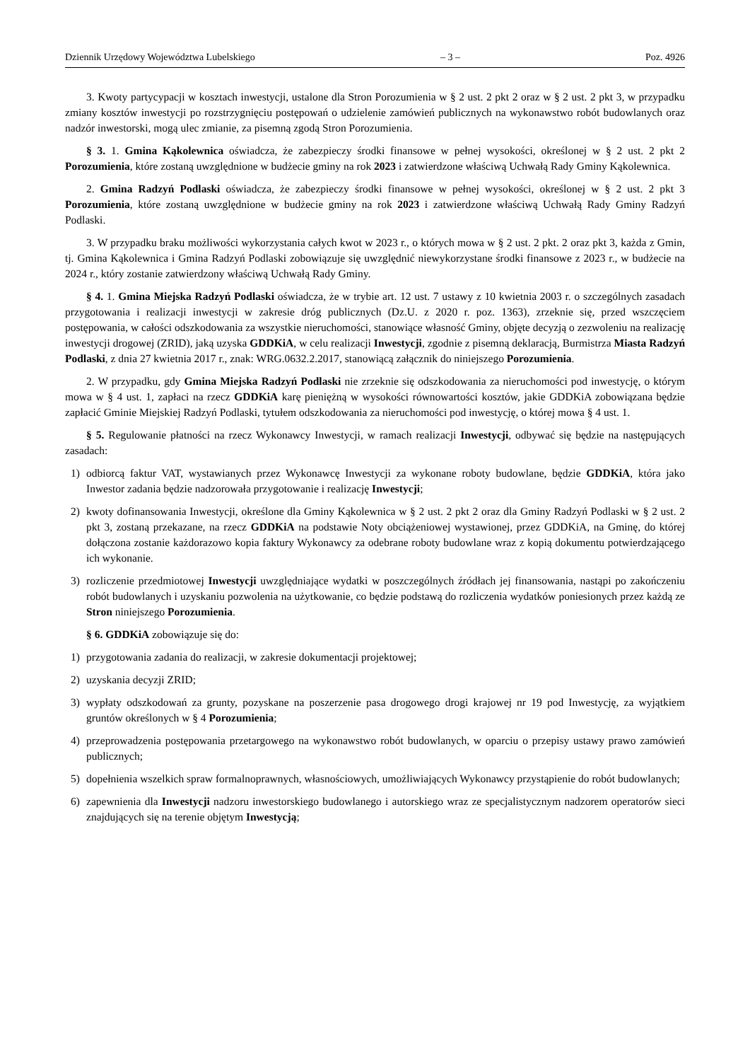Dziennik Urzędowy Województwa Lubelskiego – 3 – Poz. 4926
3. Kwoty partycypacji w kosztach inwestycji, ustalone dla Stron Porozumienia w § 2 ust. 2 pkt 2 oraz w § 2 ust. 2 pkt 3, w przypadku zmiany kosztów inwestycji po rozstrzygnięciu postępowań o udzielenie zamówień publicznych na wykonawstwo robót budowlanych oraz nadzór inwestorski, mogą ulec zmianie, za pisemną zgodą Stron Porozumienia.
§ 3. 1. Gmina Kąkolewnica oświadcza, że zabezpieczy środki finansowe w pełnej wysokości, określonej w § 2 ust. 2 pkt 2 Porozumienia, które zostaną uwzględnione w budżecie gminy na rok 2023 i zatwierdzone właściwą Uchwałą Rady Gminy Kąkolewnica.
2. Gmina Radzyń Podlaski oświadcza, że zabezpieczy środki finansowe w pełnej wysokości, określonej w § 2 ust. 2 pkt 3 Porozumienia, które zostaną uwzględnione w budżecie gminy na rok 2023 i zatwierdzone właściwą Uchwałą Rady Gminy Radzyń Podlaski.
3. W przypadku braku możliwości wykorzystania całych kwot w 2023 r., o których mowa w § 2 ust. 2 pkt. 2 oraz pkt 3, każda z Gmin, tj. Gmina Kąkolewnica i Gmina Radzyń Podlaski zobowiązuje się uwzględnić niewykorzystane środki finansowe z 2023 r., w budżecie na 2024 r., który zostanie zatwierdzony właściwą Uchwałą Rady Gminy.
§ 4. 1. Gmina Miejska Radzyń Podlaski oświadcza, że w trybie art. 12 ust. 7 ustawy z 10 kwietnia 2003 r. o szczególnych zasadach przygotowania i realizacji inwestycji w zakresie dróg publicznych (Dz.U. z 2020 r. poz. 1363), zrzeknie się, przed wszczęciem postępowania, w całości odszkodowania za wszystkie nieruchomości, stanowiące własność Gminy, objęte decyzją o zezwoleniu na realizację inwestycji drogowej (ZRID), jaką uzyska GDDKiA, w celu realizacji Inwestycji, zgodnie z pisemną deklaracją, Burmistrza Miasta Radzyń Podlaski, z dnia 27 kwietnia 2017 r., znak: WRG.0632.2.2017, stanowiącą załącznik do niniejszego Porozumienia.
2. W przypadku, gdy Gmina Miejska Radzyń Podlaski nie zrzeknie się odszkodowania za nieruchomości pod inwestycję, o którym mowa w § 4 ust. 1, zapłaci na rzecz GDDKiA karę pieniężną w wysokości równowartości kosztów, jakie GDDKiA zobowiązana będzie zapłacić Gminie Miejskiej Radzyń Podlaski, tytułem odszkodowania za nieruchomości pod inwestycję, o której mowa § 4 ust. 1.
§ 5. Regulowanie płatności na rzecz Wykonawcy Inwestycji, w ramach realizacji Inwestycji, odbywać się będzie na następujących zasadach:
1) odbiorcą faktur VAT, wystawianych przez Wykonawcę Inwestycji za wykonane roboty budowlane, będzie GDDKiA, która jako Inwestor zadania będzie nadzorowała przygotowanie i realizację Inwestycji;
2) kwoty dofinansowania Inwestycji, określone dla Gminy Kąkolewnica w § 2 ust. 2 pkt 2 oraz dla Gminy Radzyń Podlaski w § 2 ust. 2 pkt 3, zostaną przekazane, na rzecz GDDKiA na podstawie Noty obciążeniowej wystawionej, przez GDDKiA, na Gminę, do której dołączona zostanie każdorazowo kopia faktury Wykonawcy za odebrane roboty budowlane wraz z kopią dokumentu potwierdzającego ich wykonanie.
3) rozliczenie przedmiotowej Inwestycji uwzględniające wydatki w poszczególnych źródłach jej finansowania, nastąpi po zakończeniu robót budowlanych i uzyskaniu pozwolenia na użytkowanie, co będzie podstawą do rozliczenia wydatków poniesionych przez każdą ze Stron niniejszego Porozumienia.
§ 6. GDDKiA zobowiązuje się do:
1) przygotowania zadania do realizacji, w zakresie dokumentacji projektowej;
2) uzyskania decyzji ZRID;
3) wypłaty odszkodowań za grunty, pozyskane na poszerzenie pasa drogowego drogi krajowej nr 19 pod Inwestycję, za wyjątkiem gruntów określonych w § 4 Porozumienia;
4) przeprowadzenia postępowania przetargowego na wykonawstwo robót budowlanych, w oparciu o przepisy ustawy prawo zamówień publicznych;
5) dopełnienia wszelkich spraw formalnoprawnych, własnościowych, umożliwiających Wykonawcy przystąpienie do robót budowlanych;
6) zapewnienia dla Inwestycji nadzoru inwestorskiego budowlanego i autorskiego wraz ze specjalistycznym nadzorem operatorów sieci znajdujących się na terenie objętym Inwestycją;